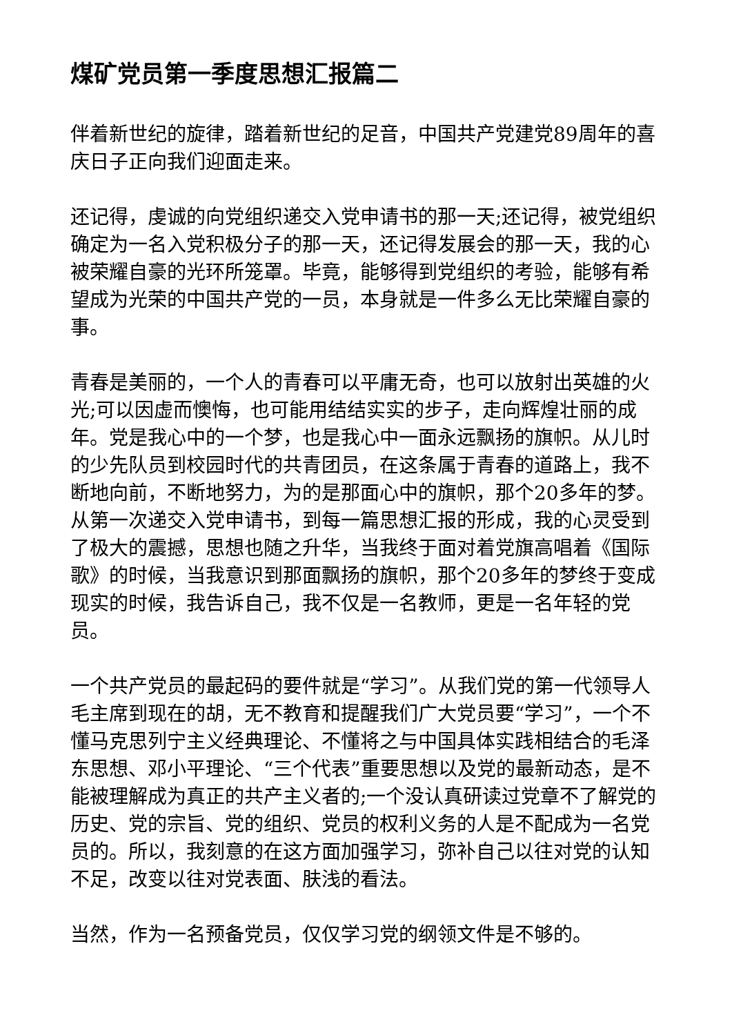煤矿党员第一季度思想汇报篇二
伴着新世纪的旋律，踏着新世纪的足音，中国共产党建党89周年的喜庆日子正向我们迎面走来。
还记得，虔诚的向党组织递交入党申请书的那一天;还记得，被党组织确定为一名入党积极分子的那一天，还记得发展会的那一天，我的心被荣耀自豪的光环所笼罩。毕竟，能够得到党组织的考验，能够有希望成为光荣的中国共产党的一员，本身就是一件多么无比荣耀自豪的事。
青春是美丽的，一个人的青春可以平庸无奇，也可以放射出英雄的火光;可以因虚而懊悔，也可能用结结实实的步子，走向辉煌壮丽的成年。党是我心中的一个梦，也是我心中一面永远飘扬的旗帜。从儿时的少先队员到校园时代的共青团员，在这条属于青春的道路上，我不断地向前，不断地努力，为的是那面心中的旗帜，那个20多年的梦。从第一次递交入党申请书，到每一篇思想汇报的形成，我的心灵受到了极大的震撼，思想也随之升华，当我终于面对着党旗高唱着《国际歌》的时候，当我意识到那面飘扬的旗帜，那个20多年的梦终于变成现实的时候，我告诉自己，我不仅是一名教师，更是一名年轻的党员。
一个共产党员的最起码的要件就是“学习”。从我们党的第一代领导人毛主席到现在的胡，无不教育和提醒我们广大党员要“学习”，一个不懂马克思列宁主义经典理论、不懂将之与中国具体实践相结合的毛泽东思想、邓小平理论、“三个代表”重要思想以及党的最新动态，是不能被理解成为真正的共产主义者的;一个没认真研读过党章不了解党的历史、党的宗旨、党的组织、党员的权利义务的人是不配成为一名党员的。所以，我刻意的在这方面加强学习，弥补自己以往对党的认知不足，改变以往对党表面、肤浅的看法。
当然，作为一名预备党员，仅仅学习党的纲领文件是不够的。